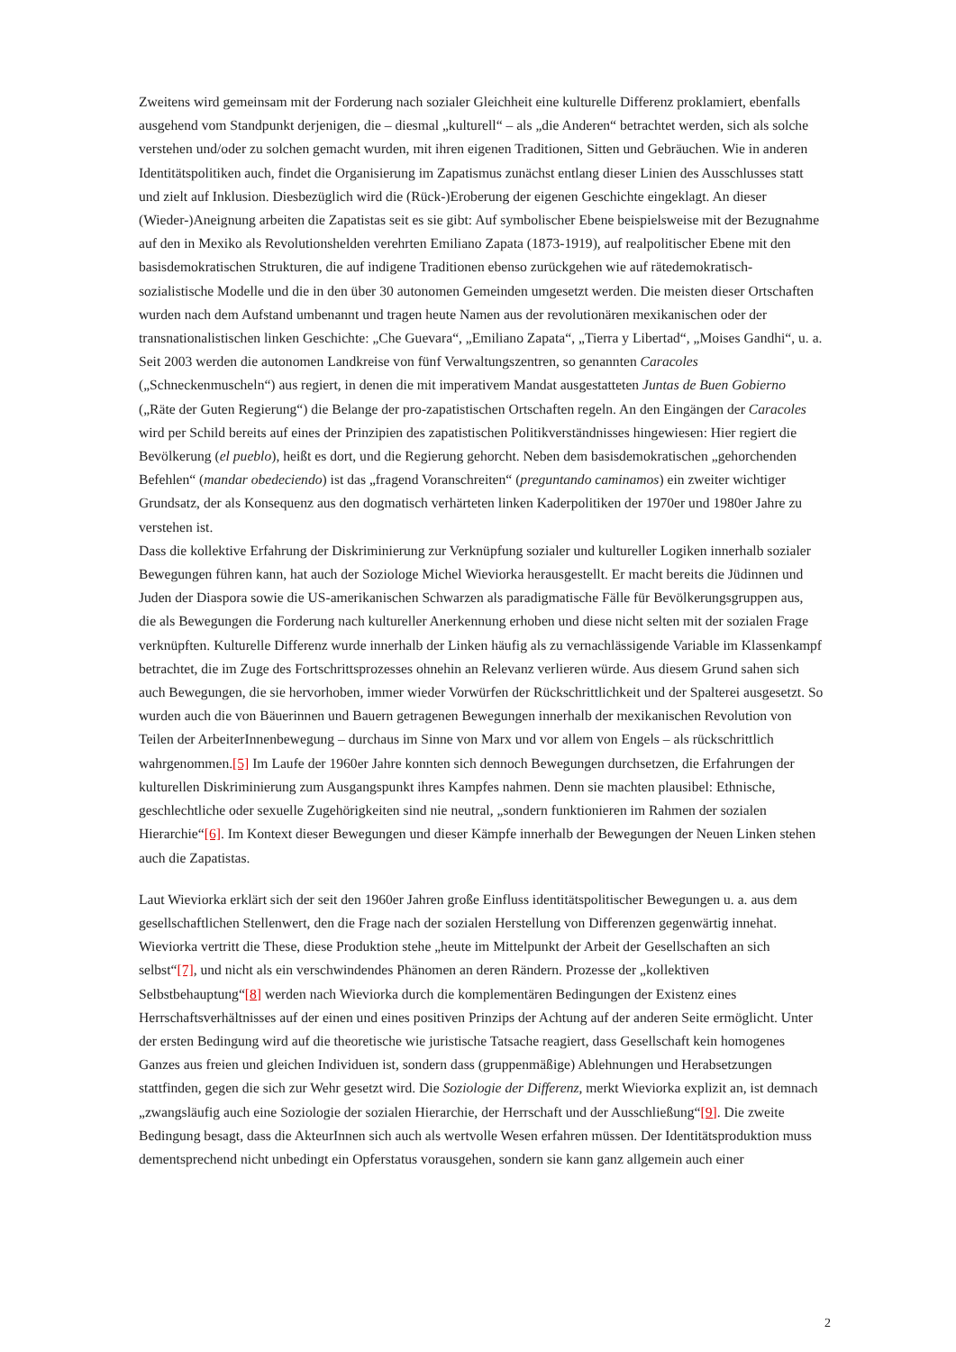Zweitens wird gemeinsam mit der Forderung nach sozialer Gleichheit eine kulturelle Differenz proklamiert, ebenfalls ausgehend vom Standpunkt derjenigen, die – diesmal „kulturell“ – als „die Anderen“ betrachtet werden, sich als solche verstehen und/oder zu solchen gemacht wurden, mit ihren eigenen Traditionen, Sitten und Gebräuchen. Wie in anderen Identitätspolitiken auch, findet die Organisierung im Zapatismus zunächst entlang dieser Linien des Ausschlusses statt und zielt auf Inklusion. Diesbezüglich wird die (Rück-)Eroberung der eigenen Geschichte eingeklagt. An dieser (Wieder-)Aneignung arbeiten die Zapatistas seit es sie gibt: Auf symbolischer Ebene beispielsweise mit der Bezugnahme auf den in Mexiko als Revolutionshelden verehrten Emiliano Zapata (1873-1919), auf realpolitischer Ebene mit den basisdemokratischen Strukturen, die auf indigene Traditionen ebenso zurückgehen wie auf rätedemokratisch-sozialistische Modelle und die in den über 30 autonomen Gemeinden umgesetzt werden. Die meisten dieser Ortschaften wurden nach dem Aufstand umbenannt und tragen heute Namen aus der revolutionären mexikanischen oder der transnationalistischen linken Geschichte: „Che Guevara“, „Emiliano Zapata“, „Tierra y Libertad“, „Moises Gandhi“, u. a. Seit 2003 werden die autonomen Landkreise von fünf Verwaltungszentren, so genannten Caracoles („Schneckenmuscheln“) aus regiert, in denen die mit imperativem Mandat ausgestatteten Juntas de Buen Gobierno („Räte der Guten Regierung“) die Belange der pro-zapatistischen Ortschaften regeln. An den Eingängen der Caracoles wird per Schild bereits auf eines der Prinzipien des zapatistischen Politikverständnisses hingewiesen: Hier regiert die Bevölkerung (el pueblo), heißt es dort, und die Regierung gehorcht. Neben dem basisdemokratischen „gehorchenden Befehlen“ (mandar obedeciendo) ist das „fragend Voranschreiten“ (preguntando caminamos) ein zweiter wichtiger Grundsatz, der als Konsequenz aus den dogmatisch verhärteten linken Kaderpolitiken der 1970er und 1980er Jahre zu verstehen ist.
Dass die kollektive Erfahrung der Diskriminierung zur Verknüpfung sozialer und kultureller Logiken innerhalb sozialer Bewegungen führen kann, hat auch der Soziologe Michel Wieviorka herausgestellt. Er macht bereits die Jüdinnen und Juden der Diaspora sowie die US-amerikanischen Schwarzen als paradigmatische Fälle für Bevölkerungsgruppen aus, die als Bewegungen die Forderung nach kultureller Anerkennung erhoben und diese nicht selten mit der sozialen Frage verknüpften. Kulturelle Differenz wurde innerhalb der Linken häufig als zu vernachlässigende Variable im Klassenkampf betrachtet, die im Zuge des Fortschrittsprozesses ohnehin an Relevanz verlieren würde. Aus diesem Grund sahen sich auch Bewegungen, die sie hervorhoben, immer wieder Vorwürfen der Rückschrittlichkeit und der Spalterei ausgesetzt. So wurden auch die von Bäuerinnen und Bauern getragenen Bewegungen innerhalb der mexikanischen Revolution von Teilen der ArbeiterInnenbewegung – durchaus im Sinne von Marx und vor allem von Engels – als rückschrittlich wahrgenommen.[5] Im Laufe der 1960er Jahre konnten sich dennoch Bewegungen durchsetzen, die Erfahrungen der kulturellen Diskriminierung zum Ausgangspunkt ihres Kampfes nahmen. Denn sie machten plausibel: Ethnische, geschlechtliche oder sexuelle Zugehörigkeiten sind nie neutral, „sondern funktionieren im Rahmen der sozialen Hierarchie“[6]. Im Kontext dieser Bewegungen und dieser Kämpfe innerhalb der Bewegungen der Neuen Linken stehen auch die Zapatistas.
Laut Wieviorka erklärt sich der seit den 1960er Jahren große Einfluss identitätspolitischer Bewegungen u. a. aus dem gesellschaftlichen Stellenwert, den die Frage nach der sozialen Herstellung von Differenzen gegenwärtig innehat. Wieviorka vertritt die These, diese Produktion stehe „heute im Mittelpunkt der Arbeit der Gesellschaften an sich selbst“[7], und nicht als ein verschwindendes Phänomen an deren Rändern. Prozesse der „kollektiven Selbstbehauptung“[8] werden nach Wieviorka durch die komplementären Bedingungen der Existenz eines Herrschaftsverhältnisses auf der einen und eines positiven Prinzips der Achtung auf der anderen Seite ermöglicht. Unter der ersten Bedingung wird auf die theoretische wie juristische Tatsache reagiert, dass Gesellschaft kein homogenes Ganzes aus freien und gleichen Individuen ist, sondern dass (gruppenmäßige) Ablehnungen und Herabsetzungen stattfinden, gegen die sich zur Wehr gesetzt wird. Die Soziologie der Differenz, merkt Wieviorka explizit an, ist demnach „zwangsläufig auch eine Soziologie der sozialen Hierarchie, der Herrschaft und der Ausschließung“[9]. Die zweite Bedingung besagt, dass die AkteurInnen sich auch als wertvolle Wesen erfahren müssen. Der Identitätsproduktion muss dementsprechend nicht unbedingt ein Opferstatus vorausgehen, sondern sie kann ganz allgemein auch einer
2